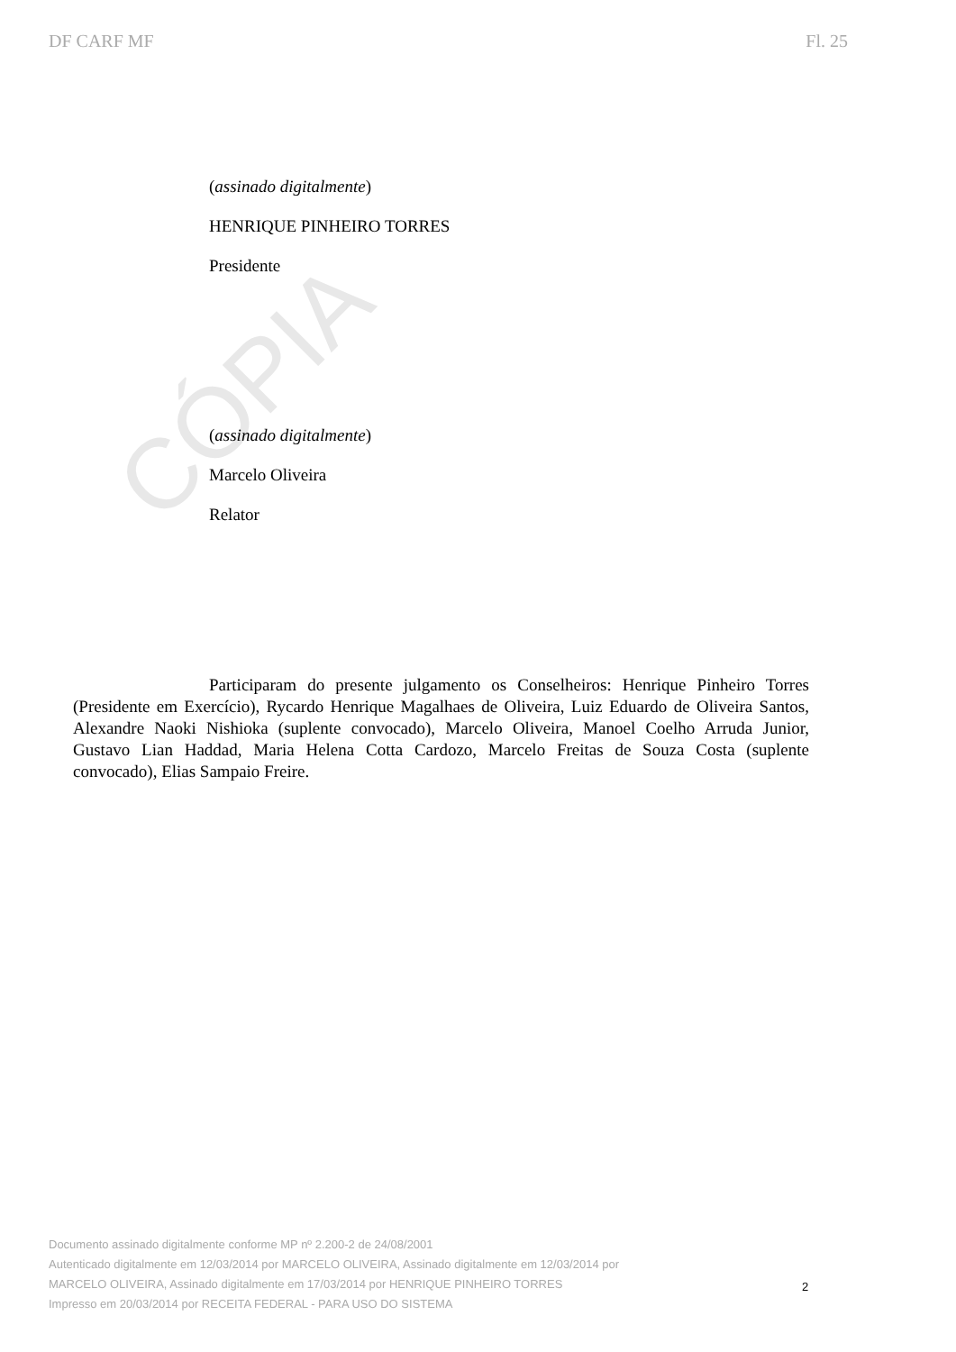DF CARF MF Fl. 25
CÓPIA
(assinado digitalmente)
HENRIQUE PINHEIRO TORRES
Presidente
(assinado digitalmente)
Marcelo Oliveira
Relator
Participaram do presente julgamento os Conselheiros: Henrique Pinheiro Torres (Presidente em Exercício), Rycardo Henrique Magalhaes de Oliveira, Luiz Eduardo de Oliveira Santos, Alexandre Naoki Nishioka (suplente convocado), Marcelo Oliveira, Manoel Coelho Arruda Junior, Gustavo Lian Haddad, Maria Helena Cotta Cardozo, Marcelo Freitas de Souza Costa (suplente convocado), Elias Sampaio Freire.
Documento assinado digitalmente conforme MP nº 2.200-2 de 24/08/2001
Autenticado digitalmente em 12/03/2014 por MARCELO OLIVEIRA, Assinado digitalmente em 12/03/2014 por
MARCELO OLIVEIRA, Assinado digitalmente em 17/03/2014 por HENRIQUE PINHEIRO TORRES
Impresso em 20/03/2014 por RECEITA FEDERAL - PARA USO DO SISTEMA
2